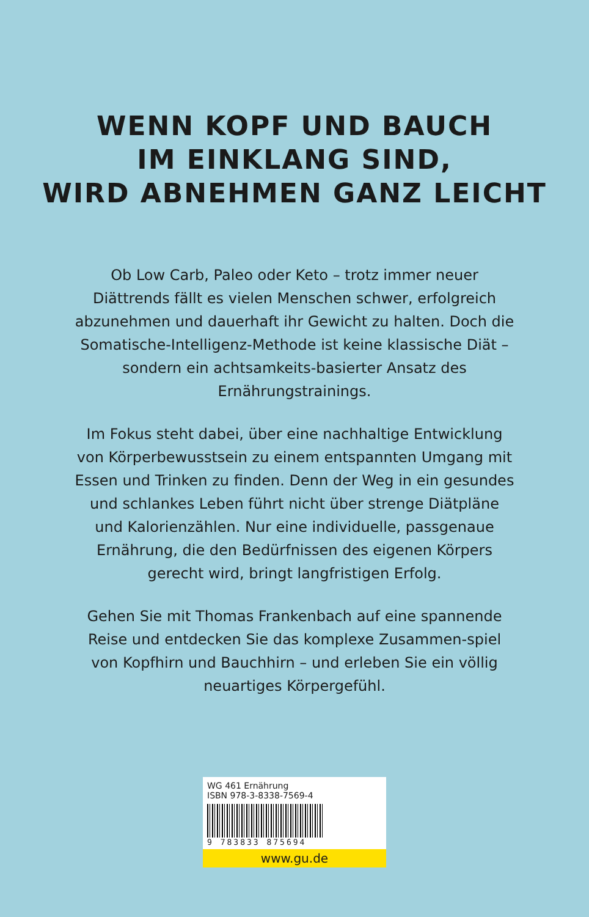WENN KOPF UND BAUCH
IM EINKLANG SIND,
WIRD ABNEHMEN GANZ LEICHT
Ob Low Carb, Paleo oder Keto – trotz immer neuer Diättrends fällt es vielen Menschen schwer, erfolgreich abzunehmen und dauerhaft ihr Gewicht zu halten. Doch die Somatische-Intelligenz-Methode ist keine klassische Diät – sondern ein achtsamkeits-basierter Ansatz des Ernährungstrainings.
Im Fokus steht dabei, über eine nachhaltige Entwicklung von Körperbewusstsein zu einem entspannten Umgang mit Essen und Trinken zu finden. Denn der Weg in ein gesundes und schlankes Leben führt nicht über strenge Diätpläne und Kalorienzählen. Nur eine individuelle, passgenaue Ernährung, die den Bedürfnissen des eigenen Körpers gerecht wird, bringt langfristigen Erfolg.
Gehen Sie mit Thomas Frankenbach auf eine spannende Reise und entdecken Sie das komplexe Zusammen-spiel von Kopfhirn und Bauchhirn – und erleben Sie ein völlig neuartiges Körpergefühl.
WG 461 Ernährung
ISBN 978-3-8338-7569-4
9 783833 875694
www.gu.de